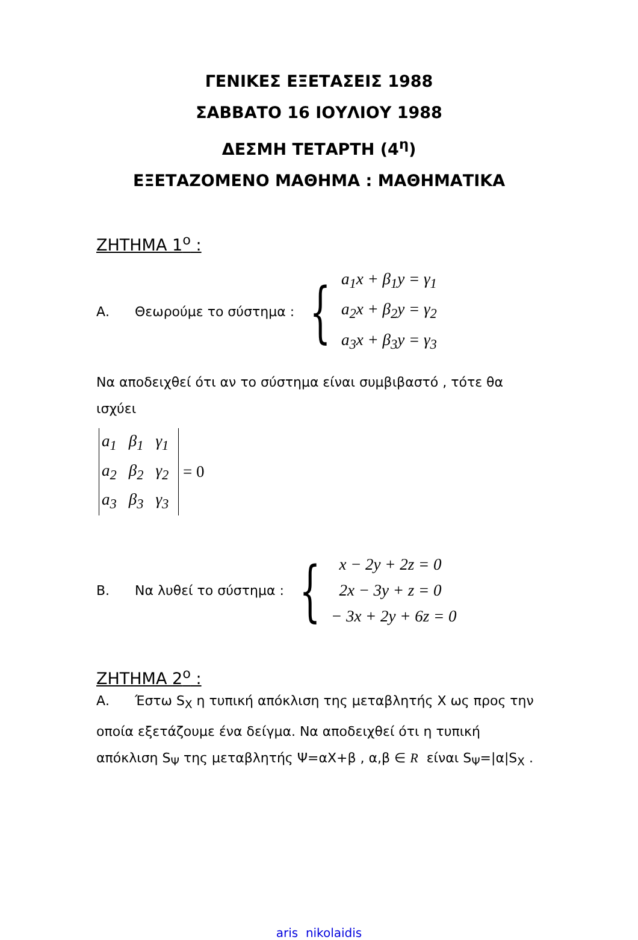ΓΕΝΙΚΕΣ ΕΞΕΤΑΣΕΙΣ 1988
ΣΑΒΒΑΤΟ 16 ΙΟΥΛΙΟΥ 1988
ΔΕΣΜΗ ΤΕΤΑΡΤΗ (4<sup>η</sup>)
ΕΞΕΤΑΖΟΜΕΝΟ ΜΑΘΗΜΑ : ΜΑΘΗΜΑΤΙΚΑ
ΖΗΤΗΜΑ 1<sup>ο</sup> :
Α. Θεωρούμε το σύστημα :
{
a<sub>1</sub>x + β<sub>1</sub>y = γ<sub>1</sub>
a<sub>2</sub>x + β<sub>2</sub>y = γ<sub>2</sub>
a<sub>3</sub>x + β<sub>3</sub>y = γ<sub>3</sub>
Να αποδειχθεί ότι αν το σύστημα είναι συμβιβαστό , τότε θα ισχύει
| a<sub>1</sub> | β<sub>1</sub> | γ<sub>1</sub> |
| a<sub>2</sub> | β<sub>2</sub> | γ<sub>2</sub> |
| a<sub>3</sub> | β<sub>3</sub> | γ<sub>3</sub> |
= 0
Β. Να λυθεί το σύστημα :
{
x − 2y + 2z = 0
2x − 3y + z = 0
− 3x + 2y + 6z = 0
ΖΗΤΗΜΑ 2<sup>ο</sup> :
Α. Έστω S<sub>X</sub> η τυπική απόκλιση της μεταβλητής Χ ως προς την οποία εξετάζουμε ένα δείγμα. Να αποδειχθεί ότι η τυπική απόκλιση S<sub>Ψ</sub> της μεταβλητής Ψ=αΧ+β , α,β ∈ R είναι S<sub>Ψ</sub>=|α|S<sub>X</sub> .
aris nikolaidis